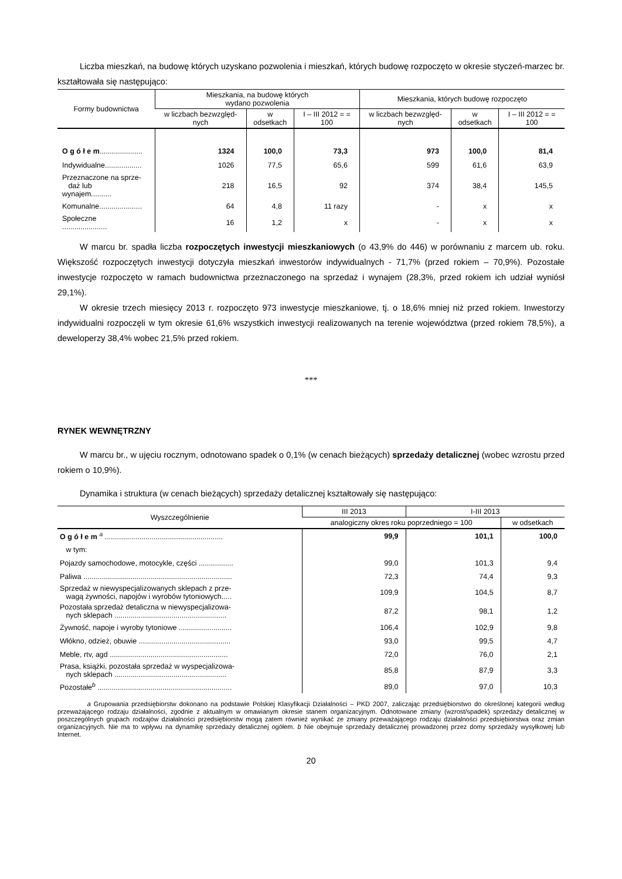Liczba mieszkań, na budowę których uzyskano pozwolenia i mieszkań, których budowę rozpoczęto w okresie styczeń-marzec br. kształtowała się następująco:
| Formy budownictwa | Mieszkania, na budowę których wydano pozwolenia | | | Mieszkania, których budowę rozpoczęto | | |
| --- | --- | --- | --- | --- | --- | --- |
| | w liczbach bezwzględ-nych | w odsetkach | I – III 2012 = = 100 | w liczbach bezwzględ-nych | w odsetkach | I – III 2012 = = 100 |
| O g ó ł e m ..................... | 1324 | 100,0 | 73,3 | 973 | 100,0 | 81,4 |
| Indywidualne.................. | 1026 | 77,5 | 65,6 | 599 | 61,6 | 63,9 |
| Przeznaczone na sprze- daż lub wynajem.......... | 218 | 16,5 | 92 | 374 | 38,4 | 145,5 |
| Komunalne..................... | 64 | 4,8 | 11 razy | - | x | x |
| Społeczne ...................... | 16 | 1,2 | x | - | x | x |
W marcu br. spadła liczba rozpoczętych inwestycji mieszkaniowych (o 43,9% do 446) w porównaniu z marcem ub. roku. Większość rozpoczętych inwestycji dotyczyła mieszkań inwestorów indywidualnych - 71,7% (przed rokiem – 70,9%). Pozostałe inwestycje rozpoczęto w ramach budownictwa przeznaczonego na sprzedaż i wynajem (28,3%, przed rokiem ich udział wyniósł 29,1%).
W okresie trzech miesięcy 2013 r. rozpoczęto 973 inwestycje mieszkaniowe, tj. o 18,6% mniej niż przed rokiem. Inwestorzy indywidualni rozpoczęli w tym okresie 61,6% wszystkich inwestycji realizowanych na terenie województwa (przed rokiem 78,5%), a deweloperzy 38,4% wobec 21,5% przed rokiem.
***
RYNEK WEWNĘTRZNY
W marcu br., w ujęciu rocznym, odnotowano spadek o 0,1% (w cenach bieżących) sprzedaży detalicznej (wobec wzrostu przed rokiem o 10,9%).
Dynamika i struktura (w cenach bieżących) sprzedaży detalicznej kształtowały się następująco:
| Wyszczególnienie | III 2013 | I-III 2013 | |
| --- | --- | --- | --- |
| | analogiczny okres roku poprzedniego = 100 | | w odsetkach |
| O g ó ł e m <sup>a</sup> .......................................................... | 99,9 | 101,1 | 100,0 |
| w tym: | | | |
| Pojazdy samochodowe, motocykle, części ................. | 99,0 | 101,3 | 9,4 |
| Paliwa ......................................................................... | 72,3 | 74,4 | 9,3 |
| Sprzedaż w niewyspecjalizowanych sklepach z prze- wagą żywności, napojów i wyrobów tytoniowych..... | 109,9 | 104,5 | 8,7 |
| Pozostała sprzedaż detaliczna w niewyspecjalizowa- nych sklepach ....................................................... | 87,2 | 98,1 | 1,2 |
| Żywność, napoje i wyroby tytoniowe .......................... | 106,4 | 102,9 | 9,8 |
| Włókno, odzież, obuwie ............................................. | 93,0 | 99,5 | 4,7 |
| Meble, rtv, agd .......................................................... | 72,0 | 76,0 | 2,1 |
| Prasa, książki, pozostała sprzedaż w wyspecjalizowa- nych sklepach ....................................................... | 85,8 | 87,9 | 3,3 |
| Pozostałe<sup>b</sup> .................................................................. | 89,0 | 97,0 | 10,3 |
a Grupowania przedsiębiorstw dokonano na podstawie Polskiej Klasyfikacji Działalności – PKD 2007, zaliczając przedsiębiorstwo do określonej kategorii według przeważającego rodzaju działalności, zgodnie z aktualnym w omawianym okresie stanem organizacyjnym. Odnotowane zmiany (wzrost/spadek) sprzedaży detalicznej w poszczególnych grupach rodzajów działalności przedsiębiorstw mogą zatem również wynikać ze zmiany przeważającego rodzaju działalności przedsiębiorstwa oraz zmian organizacyjnych. Nie ma to wpływu na dynamikę sprzedaży detalicznej ogółem. b Nie obejmuje sprzedaży detalicznej prowadzonej przez domy sprzedaży wysyłkowej lub Internet.
20